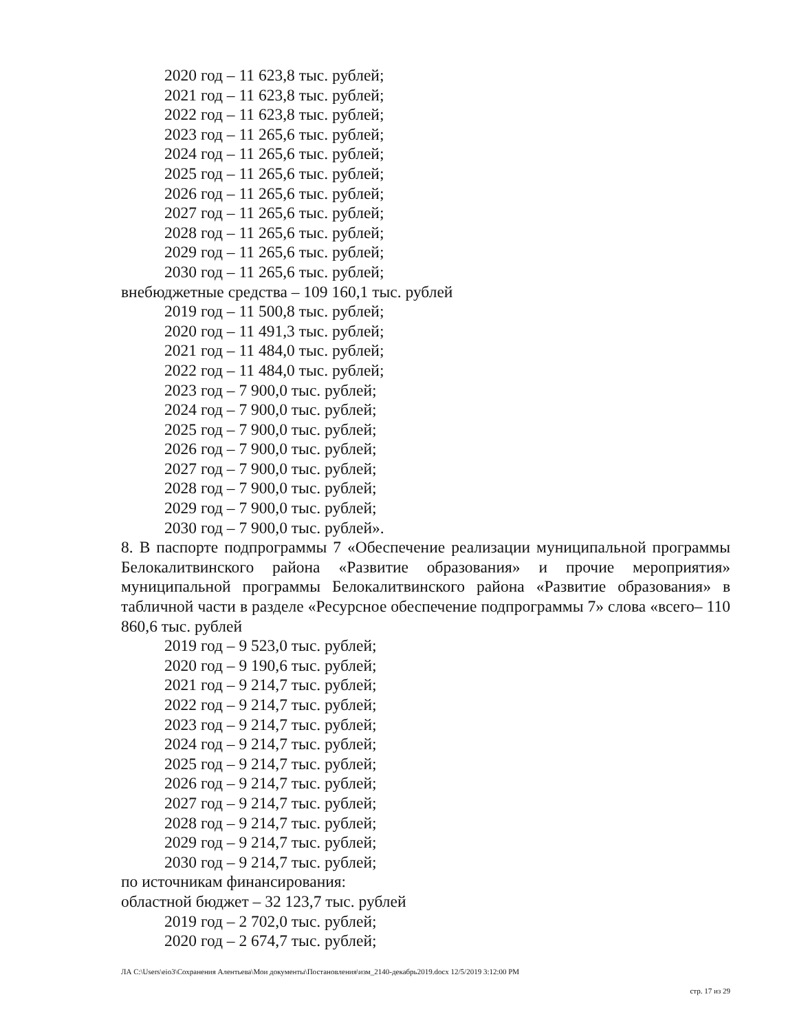2020 год – 11 623,8 тыс. рублей;
2021 год – 11 623,8 тыс. рублей;
2022 год – 11 623,8 тыс. рублей;
2023 год – 11 265,6 тыс. рублей;
2024 год – 11 265,6 тыс. рублей;
2025 год – 11 265,6 тыс. рублей;
2026 год – 11 265,6 тыс. рублей;
2027 год – 11 265,6 тыс. рублей;
2028 год – 11 265,6 тыс. рублей;
2029 год – 11 265,6 тыс. рублей;
2030 год – 11 265,6 тыс. рублей;
внебюджетные средства – 109 160,1 тыс. рублей
2019 год – 11 500,8 тыс. рублей;
2020 год – 11 491,3 тыс. рублей;
2021 год – 11 484,0 тыс. рублей;
2022 год – 11 484,0 тыс. рублей;
2023 год – 7 900,0 тыс. рублей;
2024 год – 7 900,0 тыс. рублей;
2025 год – 7 900,0 тыс. рублей;
2026 год – 7 900,0 тыс. рублей;
2027 год – 7 900,0 тыс. рублей;
2028 год – 7 900,0 тыс. рублей;
2029 год – 7 900,0 тыс. рублей;
2030 год – 7 900,0 тыс. рублей».
8. В паспорте подпрограммы 7 «Обеспечение реализации муниципальной программы Белокалитвинского района «Развитие образования» и прочие мероприятия» муниципальной программы Белокалитвинского района «Развитие образования» в табличной части в разделе «Ресурсное обеспечение подпрограммы 7» слова «всего– 110 860,6 тыс. рублей
2019 год – 9 523,0 тыс. рублей;
2020 год – 9 190,6 тыс. рублей;
2021 год – 9 214,7 тыс. рублей;
2022 год – 9 214,7 тыс. рублей;
2023 год – 9 214,7 тыс. рублей;
2024 год – 9 214,7 тыс. рублей;
2025 год – 9 214,7 тыс. рублей;
2026 год – 9 214,7 тыс. рублей;
2027 год – 9 214,7 тыс. рублей;
2028 год – 9 214,7 тыс. рублей;
2029 год – 9 214,7 тыс. рублей;
2030 год – 9 214,7 тыс. рублей;
по источникам финансирования:
областной бюджет – 32 123,7 тыс. рублей
2019 год – 2 702,0 тыс. рублей;
2020 год – 2 674,7 тыс. рублей;
ЛА C:\Users\eio3\Сохранения Алентьева\Мои документы\Постановления\изм_2140-декабрь2019.docx 12/5/2019 3:12:00 PM
стр. 17 из 29